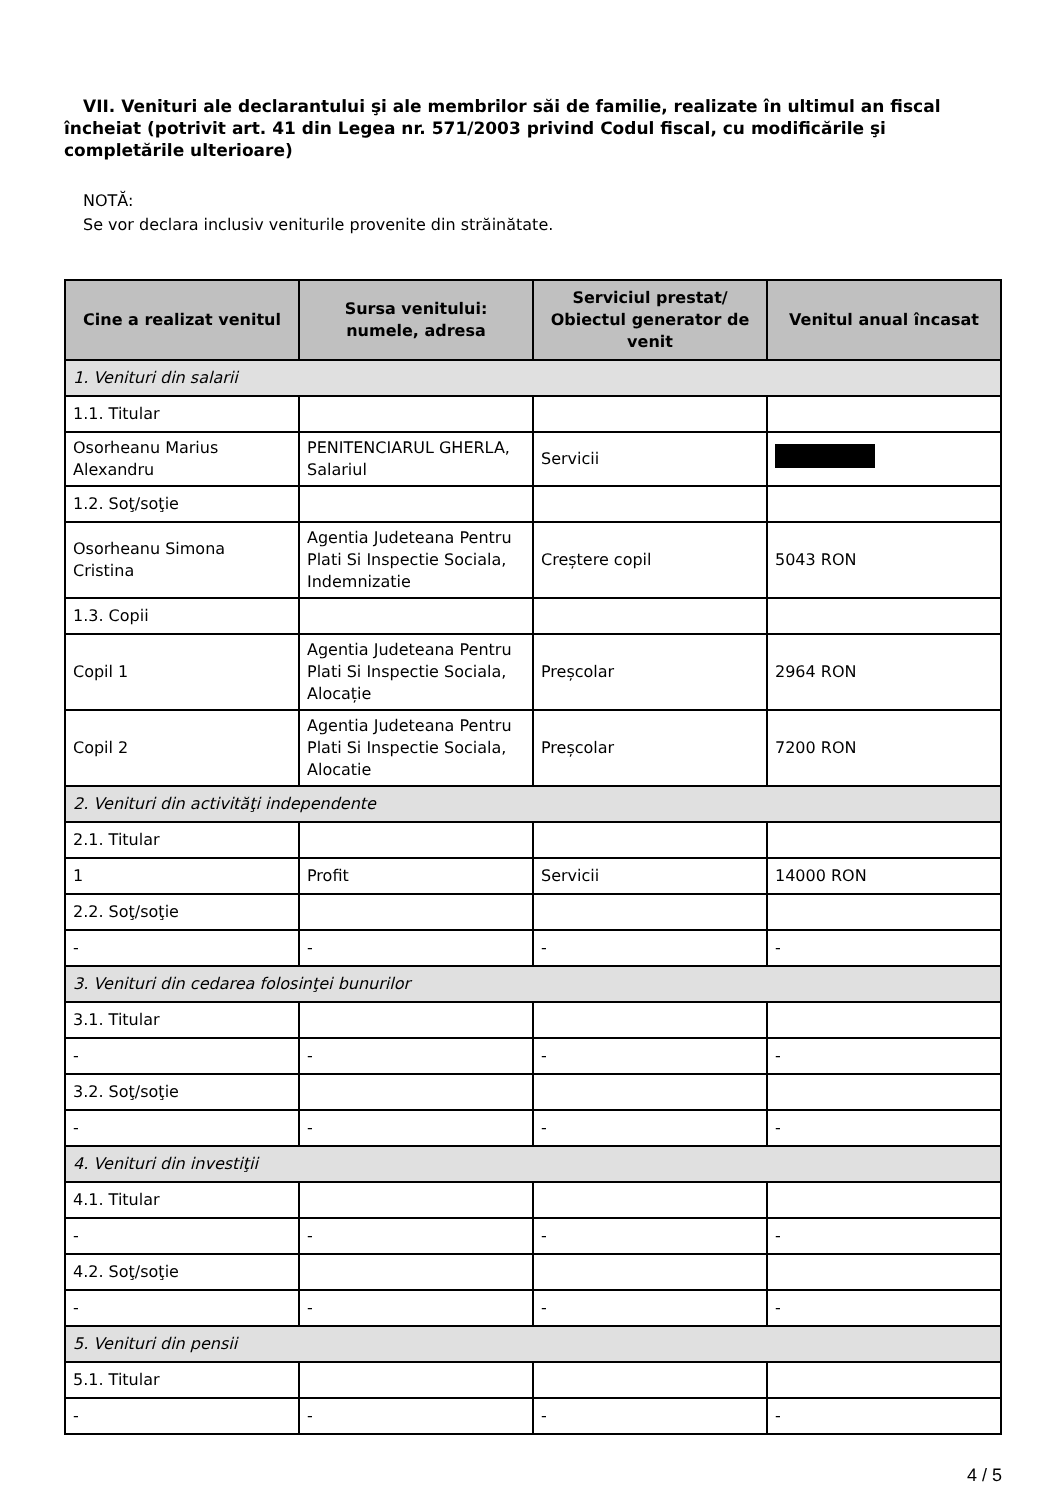VII. Venituri ale declarantului şi ale membrilor săi de familie, realizate în ultimul an fiscal încheiat (potrivit art. 41 din Legea nr. 571/2003 privind Codul fiscal, cu modificările şi completările ulterioare)
NOTĂ:
Se vor declara inclusiv veniturile provenite din străinătate.
| Cine a realizat venitul | Sursa venitului: numele, adresa | Serviciul prestat/ Obiectul generator de venit | Venitul anual încasat |
| --- | --- | --- | --- |
| 1. Venituri din salarii | | | |
| 1.1. Titular | | | |
| Osorheanu Marius Alexandru | PENITENCIARUL GHERLA, Salariul | Servicii | |
| 1.2. Soţ/soţie | | | |
| Osorheanu Simona Cristina | Agentia Judeteana Pentru Plati Si Inspectie Sociala, Indemnizatie | Creștere copil | 5043 RON |
| 1.3. Copii | | | |
| Copil 1 | Agentia Judeteana Pentru Plati Si Inspectie Sociala, Alocație | Preșcolar | 2964 RON |
| Copil 2 | Agentia Judeteana Pentru Plati Si Inspectie Sociala, Alocatie | Preșcolar | 7200 RON |
| 2. Venituri din activităţi independente | | | |
| 2.1. Titular | | | |
| 1 | Profit | Servicii | 14000 RON |
| 2.2. Soţ/soţie | | | |
| - | - | - | - |
| 3. Venituri din cedarea folosinţei bunurilor | | | |
| 3.1. Titular | | | |
| - | - | - | - |
| 3.2. Soţ/soţie | | | |
| - | - | - | - |
| 4. Venituri din investiţii | | | |
| 4.1. Titular | | | |
| - | - | - | - |
| 4.2. Soţ/soţie | | | |
| - | - | - | - |
| 5. Venituri din pensii | | | |
| 5.1. Titular | | | |
| - | - | - | - |
4 / 5